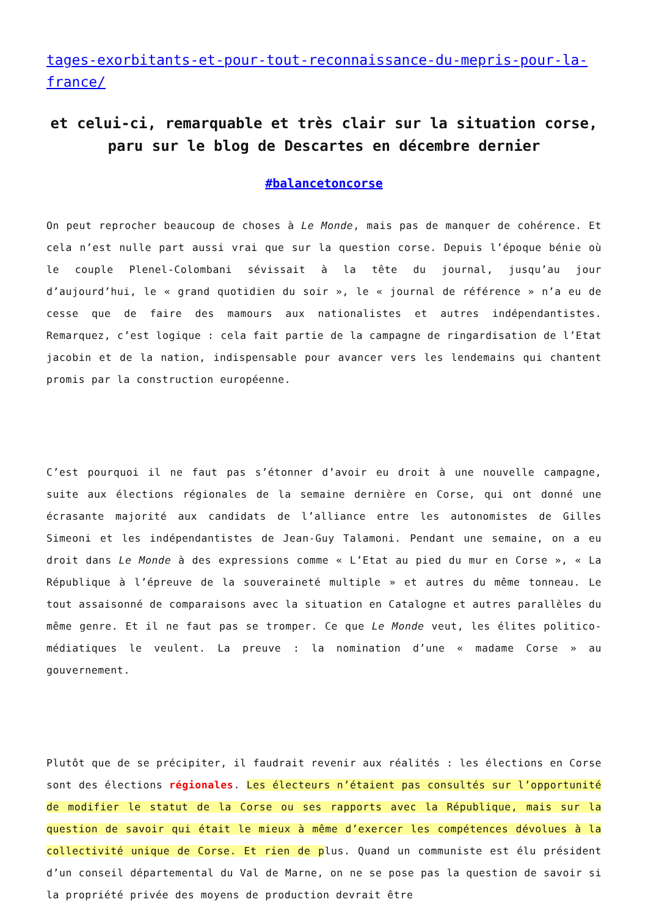tages-exorbitants-et-pour-tout-reconnaissance-du-mepris-pour-la-france/
et celui-ci, remarquable et très clair sur la situation corse, paru sur le blog de Descartes en décembre dernier
#balancetoncorse
On peut reprocher beaucoup de choses à Le Monde, mais pas de manquer de cohérence. Et cela n’est nulle part aussi vrai que sur la question corse. Depuis l’époque bénie où le couple Plenel-Colombani sévissait à la tête du journal, jusqu’au jour d’aujourd’hui, le « grand quotidien du soir », le « journal de référence » n’a eu de cesse que de faire des mamours aux nationalistes et autres indépendantistes. Remarquez, c’est logique : cela fait partie de la campagne de ringardisation de l’Etat jacobin et de la nation, indispensable pour avancer vers les lendemains qui chantent promis par la construction européenne.
C’est pourquoi il ne faut pas s’étonner d’avoir eu droit à une nouvelle campagne, suite aux élections régionales de la semaine dernière en Corse, qui ont donné une écrasante majorité aux candidats de l’alliance entre les autonomistes de Gilles Simeoni et les indépendantistes de Jean-Guy Talamoni. Pendant une semaine, on a eu droit dans Le Monde à des expressions comme « L’Etat au pied du mur en Corse », « La République à l’épreuve de la souveraineté multiple » et autres du même tonneau. Le tout assaisonné de comparaisons avec la situation en Catalogne et autres parallèles du même genre. Et il ne faut pas se tromper. Ce que Le Monde veut, les élites politico-médiatiques le veulent. La preuve : la nomination d’une « madame Corse » au gouvernement.
Plutôt que de se précipiter, il faudrait revenir aux réalités : les élections en Corse sont des élections régionales. Les électeurs n’étaient pas consultés sur l’opportunité de modifier le statut de la Corse ou ses rapports avec la République, mais sur la question de savoir qui était le mieux à même d’exercer les compétences dévolues à la collectivité unique de Corse. Et rien de plus. Quand un communiste est élu président d’un conseil départemental du Val de Marne, on ne se pose pas la question de savoir si la propriété privée des moyens de production devrait être